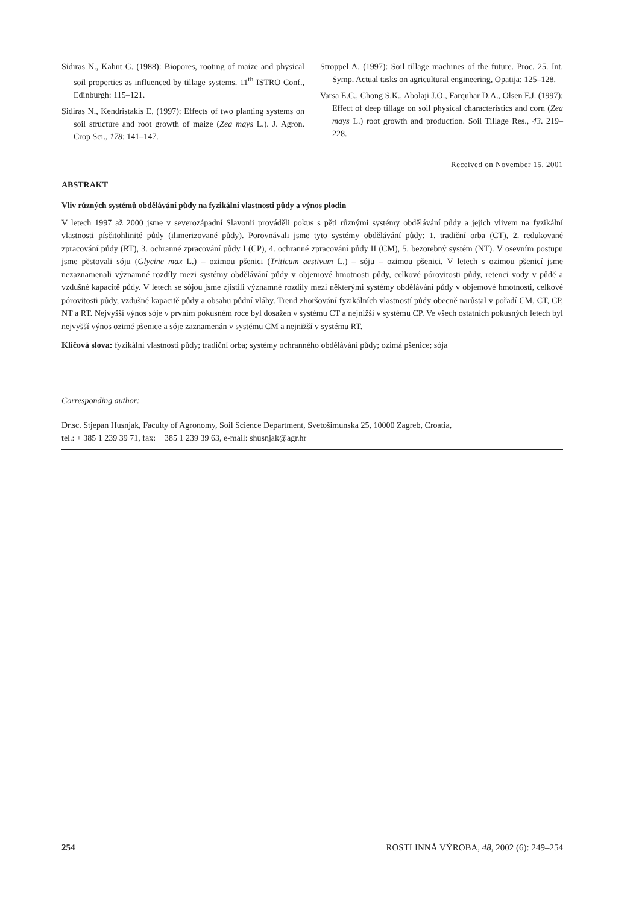Sidiras N., Kahnt G. (1988): Biopores, rooting of maize and physical soil properties as influenced by tillage systems. 11<sup>th</sup> ISTRO Conf., Edinburgh: 115–121.
Sidiras N., Kendristakis E. (1997): Effects of two planting systems on soil structure and root growth of maize (Zea mays L.). J. Agron. Crop Sci., 178: 141–147.
Stroppel A. (1997): Soil tillage machines of the future. Proc. 25. Int. Symp. Actual tasks on agricultural engineering, Opatija: 125–128.
Varsa E.C., Chong S.K., Abolaji J.O., Farquhar D.A., Olsen F.J. (1997): Effect of deep tillage on soil physical characteristics and corn (Zea mays L.) root growth and production. Soil Tillage Res., 43. 219–228.
Received on November 15, 2001
ABSTRAKT
Vliv různých systémů obdělávání půdy na fyzikální vlastnosti půdy a výnos plodin
V letech 1997 až 2000 jsme v severozápadní Slavonii prováděli pokus s pěti různými systémy obdělávání půdy a jejich vlivem na fyzikální vlastnosti písčitohlinité půdy (ilimerizované půdy). Porovnávali jsme tyto systémy obdělávání půdy: 1. tradiční orba (CT), 2. redukované zpracování půdy (RT), 3. ochranné zpracování půdy I (CP), 4. ochranné zpracování půdy II (CM), 5. bezorebný systém (NT). V osevním postupu jsme pěstovali sóju (Glycine max L.) – ozimou pšenici (Triticum aestivum L.) – sóju – ozimou pšenici. V letech s ozimou pšenicí jsme nezaznamenali významné rozdíly mezi systémy obdělávání půdy v objemové hmotnosti půdy, celkové pórovitosti půdy, retenci vody v půdě a vzdušné kapacitě půdy. V letech se sójou jsme zjistili významné rozdíly mezi některými systémy obdělávání půdy v objemové hmotnosti, celkové pórovitosti půdy, vzdušné kapacitě půdy a obsahu půdní vláhy. Trend zhoršování fyzikálních vlastností půdy obecně narůstal v pořadí CM, CT, CP, NT a RT. Nejvyšší výnos sóje v prvním pokusném roce byl dosažen v systému CT a nejnižší v systému CP. Ve všech ostatních pokusných letech byl nejvyšší výnos ozimé pšenice a sóje zaznamenán v systému CM a nejnižší v systému RT.
Klíčová slova: fyzikální vlastnosti půdy; tradiční orba; systémy ochranného obdělávání půdy; ozimá pšenice; sója
Corresponding author:
Dr.sc. Stjepan Husnjak, Faculty of Agronomy, Soil Science Department, Svetošimunska 25, 10000 Zagreb, Croatia,
tel.: + 385 1 239 39 71, fax: + 385 1 239 39 63, e-mail: shusnjak@agr.hr
254 ROSTLINNÁ VÝROBA, 48, 2002 (6): 249–254